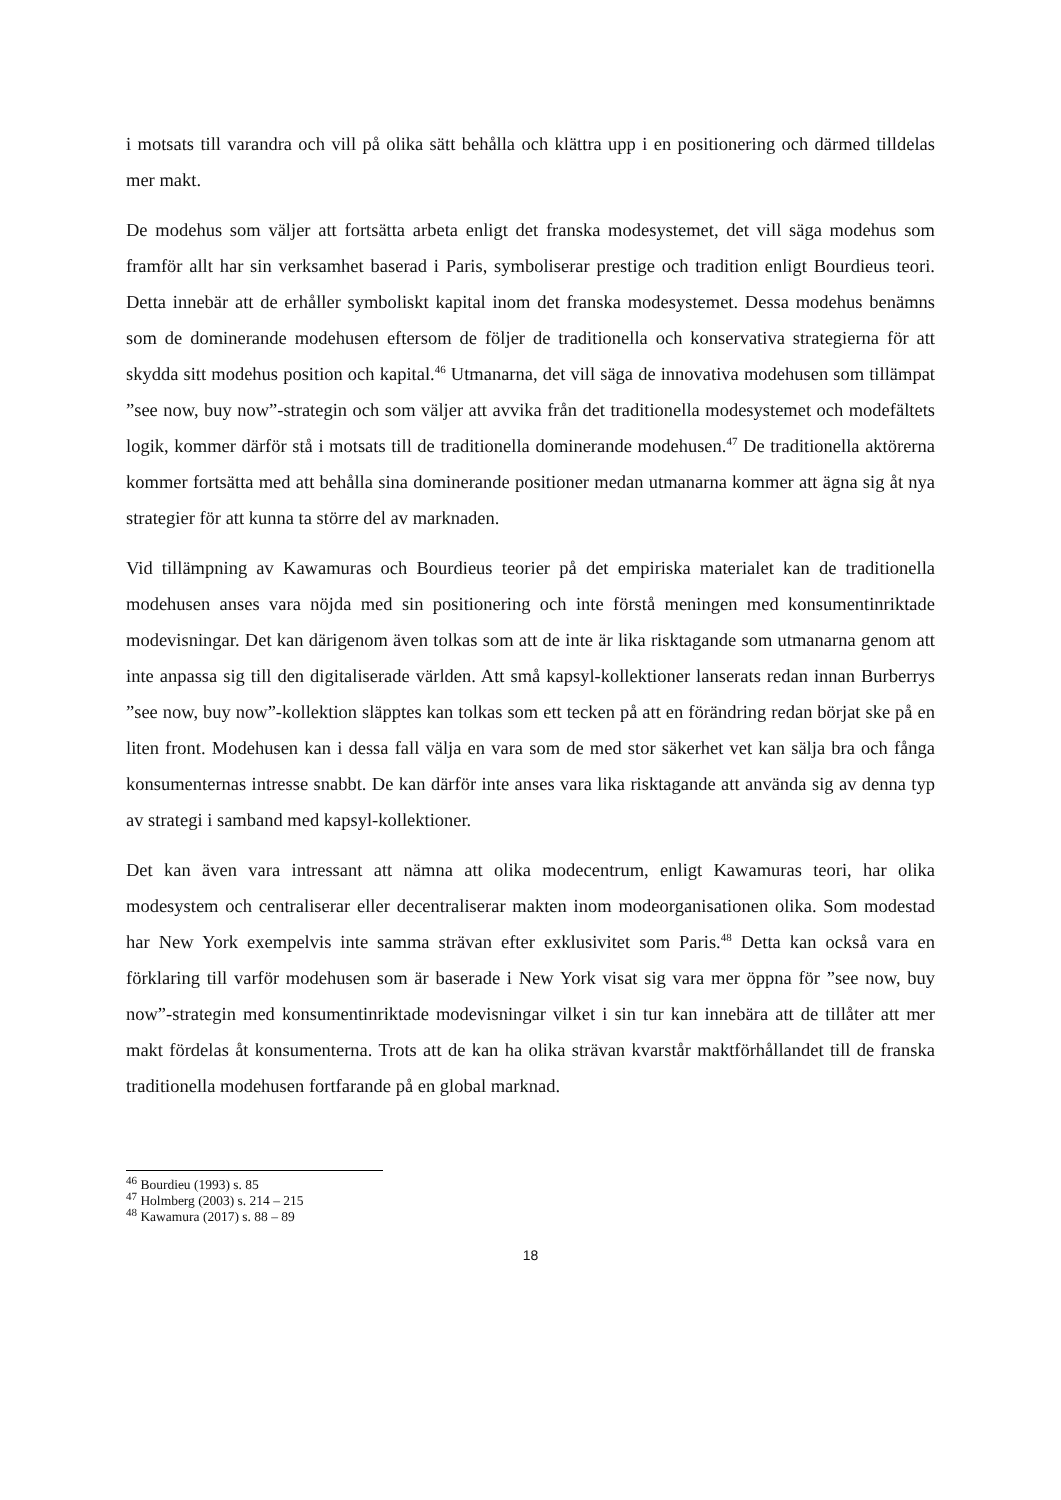i motsats till varandra och vill på olika sätt behålla och klättra upp i en positionering och därmed tilldelas mer makt.
De modehus som väljer att fortsätta arbeta enligt det franska modesystemet, det vill säga modehus som framför allt har sin verksamhet baserad i Paris, symboliserar prestige och tradition enligt Bourdieus teori. Detta innebär att de erhåller symboliskt kapital inom det franska modesystemet. Dessa modehus benämns som de dominerande modehusen eftersom de följer de traditionella och konservativa strategierna för att skydda sitt modehus position och kapital.<sup>46</sup> Utmanarna, det vill säga de innovativa modehusen som tillämpat ”see now, buy now”-strategin och som väljer att avvika från det traditionella modesystemet och modefältets logik, kommer därför stå i motsats till de traditionella dominerande modehusen.<sup>47</sup> De traditionella aktörerna kommer fortsätta med att behålla sina dominerande positioner medan utmanarna kommer att ägna sig åt nya strategier för att kunna ta större del av marknaden.
Vid tillämpning av Kawamuras och Bourdieus teorier på det empiriska materialet kan de traditionella modehusen anses vara nöjda med sin positionering och inte förstå meningen med konsumentinriktade modevisningar. Det kan därigenom även tolkas som att de inte är lika risktagande som utmanarna genom att inte anpassa sig till den digitaliserade världen. Att små kapsyl-kollektioner lanserats redan innan Burberrys ”see now, buy now”-kollektion släpptes kan tolkas som ett tecken på att en förändring redan börjat ske på en liten front. Modehusen kan i dessa fall välja en vara som de med stor säkerhet vet kan sälja bra och fånga konsumenternas intresse snabbt. De kan därför inte anses vara lika risktagande att använda sig av denna typ av strategi i samband med kapsyl-kollektioner.
Det kan även vara intressant att nämna att olika modecentrum, enligt Kawamuras teori, har olika modesystem och centraliserar eller decentraliserar makten inom modeorganisationen olika. Som modestad har New York exempelvis inte samma strävan efter exklusivitet som Paris.<sup>48</sup> Detta kan också vara en förklaring till varför modehusen som är baserade i New York visat sig vara mer öppna för ”see now, buy now”-strategin med konsumentinriktade modevisningar vilket i sin tur kan innebära att de tillåter att mer makt fördelas åt konsumenterna. Trots att de kan ha olika strävan kvarstår maktförhållandet till de franska traditionella modehusen fortfarande på en global marknad.
<sup>46</sup> Bourdieu (1993) s. 85
<sup>47</sup> Holmberg (2003) s. 214 – 215
<sup>48</sup> Kawamura (2017) s. 88 – 89
18